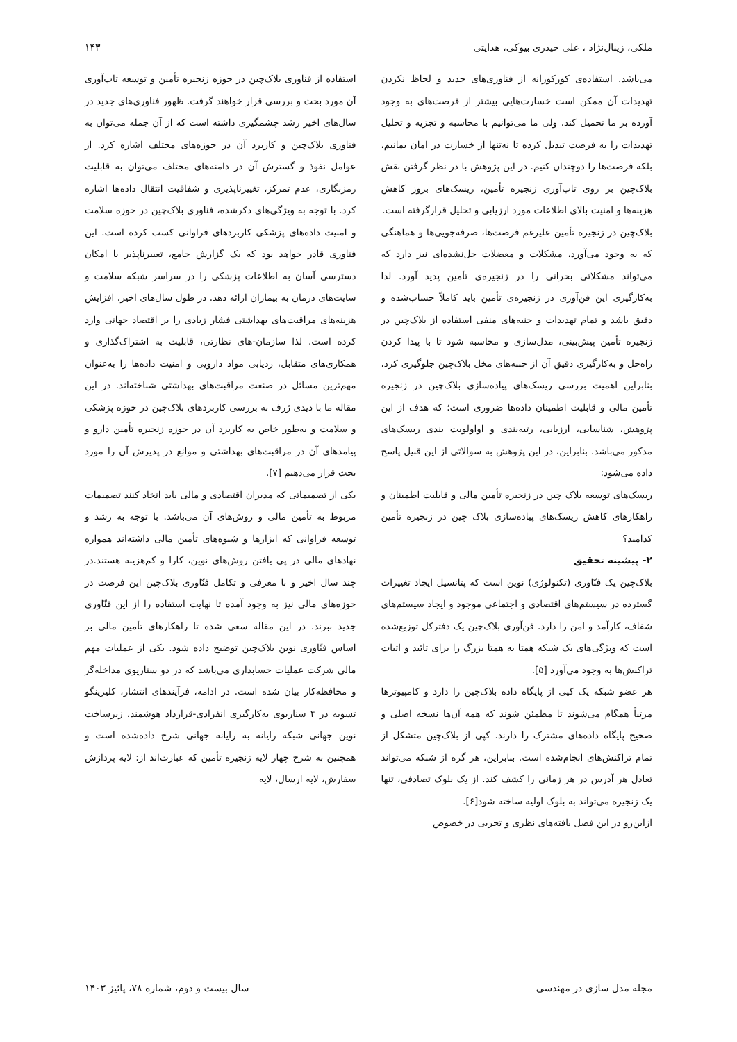ملکی، زینال‌نژاد ، علی حیدری بیوکی، هدایتی ۱۴۳
می‌باشد. استفاده‌ی کورکورانه از فناوری‌های جدید و لحاظ نکردن تهدیدات آن ممکن است خسارت‌هایی بیشتر از فرصت‌های به وجود آورده بر ما تحمیل کند. ولی ما می‌توانیم با محاسبه و تجزیه و تحلیل تهدیدات را به فرصت تبدیل کرده تا نه‌تنها از خسارت در امان بمانیم، بلکه فرصت‌ها را دوچندان کنیم. در این پژوهش با در نظر گرفتن نقش بلاک‌چین بر روی تاب‌آوری زنجیره تأمین، ریسک‌های بروز کاهش هزینه‌ها و امنیت بالای اطلاعات مورد ارزیابی و تحلیل قرارگرفته است.
بلاک‌چین در زنجیره تأمین علیرغم فرصت‌ها، صرفه‌جویی‌ها و هماهنگی که به وجود می‌آورد، مشکلات و معضلات حل‌نشده‌ای نیز دارد که می‌تواند مشکلاتی بحرانی را در زنجیره‌ی تأمین پدید آورد. لذا به‌کارگیری این فن‌آوری در زنجیره‌ی تأمین باید کاملاً حساب‌شده و دقیق باشد و تمام تهدیدات و جنبه‌های منفی استفاده از بلاک‌چین در زنجیره تأمین پیش‌بینی، مدل‌سازی و محاسبه شود تا با پیدا کردن راه‌حل و به‌کارگیری دقیق آن از جنبه‌های مخل بلاک‌چین جلوگیری کرد، بنابراین اهمیت بررسی ریسک‌های پیاده‌سازی بلاک‌چین در زنجیره تأمین مالی و قابلیت اطمینان داده‌ها ضروری است؛ که هدف از این پژوهش، شناسایی، ارزیابی، رتبه‌بندی و اواولویت بندی ریسک‌های مذکور می‌باشد. بنابراین، در این پژوهش به سوالاتی از این قبیل پاسخ داده می‌شود:
ریسک‌های توسعه بلاک چین در زنجیره تأمین مالی و قابلیت اطمینان و راهکارهای کاهش ریسک‌های پیاده‌سازی بلاک چین در زنجیره تأمین کدامند؟
۲- پیشینه تحقیق
بلاک‌چین یک فنّاوری (تکنولوژی) نوین است که پتانسیل ایجاد تغییرات گسترده در سیستم‌های اقتصادی و اجتماعی موجود و ایجاد سیستم‌های شفاف، کارآمد و امن را دارد. فن‌آوری بلاک‌چین یک دفترکل توزیع‌شده است که ویژگی‌های یک شبکه همتا به همتا بزرگ را برای تائید و اثبات تراکنش‌ها به وجود می‌آورد [۵].
هر عضو شبکه یک کپی از پایگاه داده بلاک‌چین را دارد و کامپیوترها مرتباً همگام می‌شوند تا مطمئن شوند که همه آن‌ها نسخه اصلی و صحیح پایگاه داده‌های مشترک را دارند. کپی از بلاک‌چین متشکل از تمام تراکنش‌های انجام‌شده است. بنابراین، هر گره از شبکه می‌تواند تعادل هر آدرس در هر زمانی را کشف کند. از یک بلوک تصادفی، تنها یک زنجیره می‌تواند به بلوک اولیه ساخته شود[۶].
ازاین‌رو در این فصل یافته‌های نظری و تجربی در خصوص
استفاده از فناوری بلاک‌چین در حوزه زنجیره تأمین و توسعه تاب‌آوری آن مورد بحث و بررسی قرار خواهند گرفت. ظهور فناوری‌های جدید در سال‌های اخیر رشد چشمگیری داشته است که از آن جمله می‌توان به فناوری بلاک‌چین و کاربرد آن در حوزه‌های مختلف اشاره کرد. از عوامل نفوذ و گسترش آن در دامنه‌های مختلف می‌توان به قابلیت رمزنگاری، عدم تمرکز، تغییرناپذیری و شفافیت انتقال داده‌ها اشاره کرد. با توجه به ویژگی‌های ذکرشده، فناوری بلاک‌چین در حوزه سلامت و امنیت داده‌های پزشکی کاربردهای فراوانی کسب کرده است. این فناوری قادر خواهد بود که یک گزارش جامع، تغییرناپذیر با امکان دسترسی آسان به اطلاعات پزشکی را در سراسر شبکه سلامت و سایت‌های درمان به بیماران ارائه دهد. در طول سال‌های اخیر، افزایش هزینه‌های مراقبت‌های بهداشتی فشار زیادی را بر اقتصاد جهانی وارد کرده است. لذا سازمان-های نظارتی، قابلیت به اشتراک‌گذاری و همکاری‌های متقابل، ردیابی مواد دارویی و امنیت داده‌ها را به‌عنوان مهم‌ترین مسائل در صنعت مراقبت‌های بهداشتی شناخته‌اند. در این مقاله ما با دیدی ژرف به بررسی کاربردهای بلاک‌چین در حوزه پزشکی و سلامت و به‌طور خاص به کاربرد آن در حوزه زنجیره تأمین دارو و پیامدهای آن در مراقبت‌های بهداشتی و موانع در پذیرش آن را مورد بحث قرار می‌دهیم [۷].
یکی از تصمیماتی که مدیران اقتصادی و مالی باید اتخاذ کنند تصمیمات مربوط به تأمین مالی و روش‌های آن می‌باشد. با توجه به رشد و توسعه فراوانی که ابزارها و شیوه‌های تأمین مالی داشته‌اند همواره نهادهای مالی در پی یافتن روش‌های نوین، کارا و کم‌هزینه هستند.در چند سال اخیر و با معرفی و تکامل فنّاوری بلاک‌چین این فرصت در حوزه‌های مالی نیز به وجود آمده تا نهایت استفاده را از این فنّاوری جدید ببرند. در این مقاله سعی شده تا راهکارهای تأمین مالی بر اساس فنّاوری نوین بلاک‌چین توضیح داده شود. یکی از عملیات مهم مالی شرکت عملیات حسابداری می‌باشد که در دو سناریوی مداخله‌گر و محافظه‌کار بیان شده است. در ادامه، فرآیندهای انتشار، کلیرینگو تسویه در ۴ سناریوی به‌کارگیری انفرادی-قرارداد هوشمند، زیرساخت نوین جهانی شبکه رایانه به رایانه جهانی شرح داده‌شده است و همچنین به شرح چهار لایه زنجیره تأمین که عبارت‌اند از: لایه پردازش سفارش، لایه ارسال، لایه
مجله مدل سازی در مهندسی سال بیست و دوم، شماره ۷۸، پائیز ۱۴۰۳